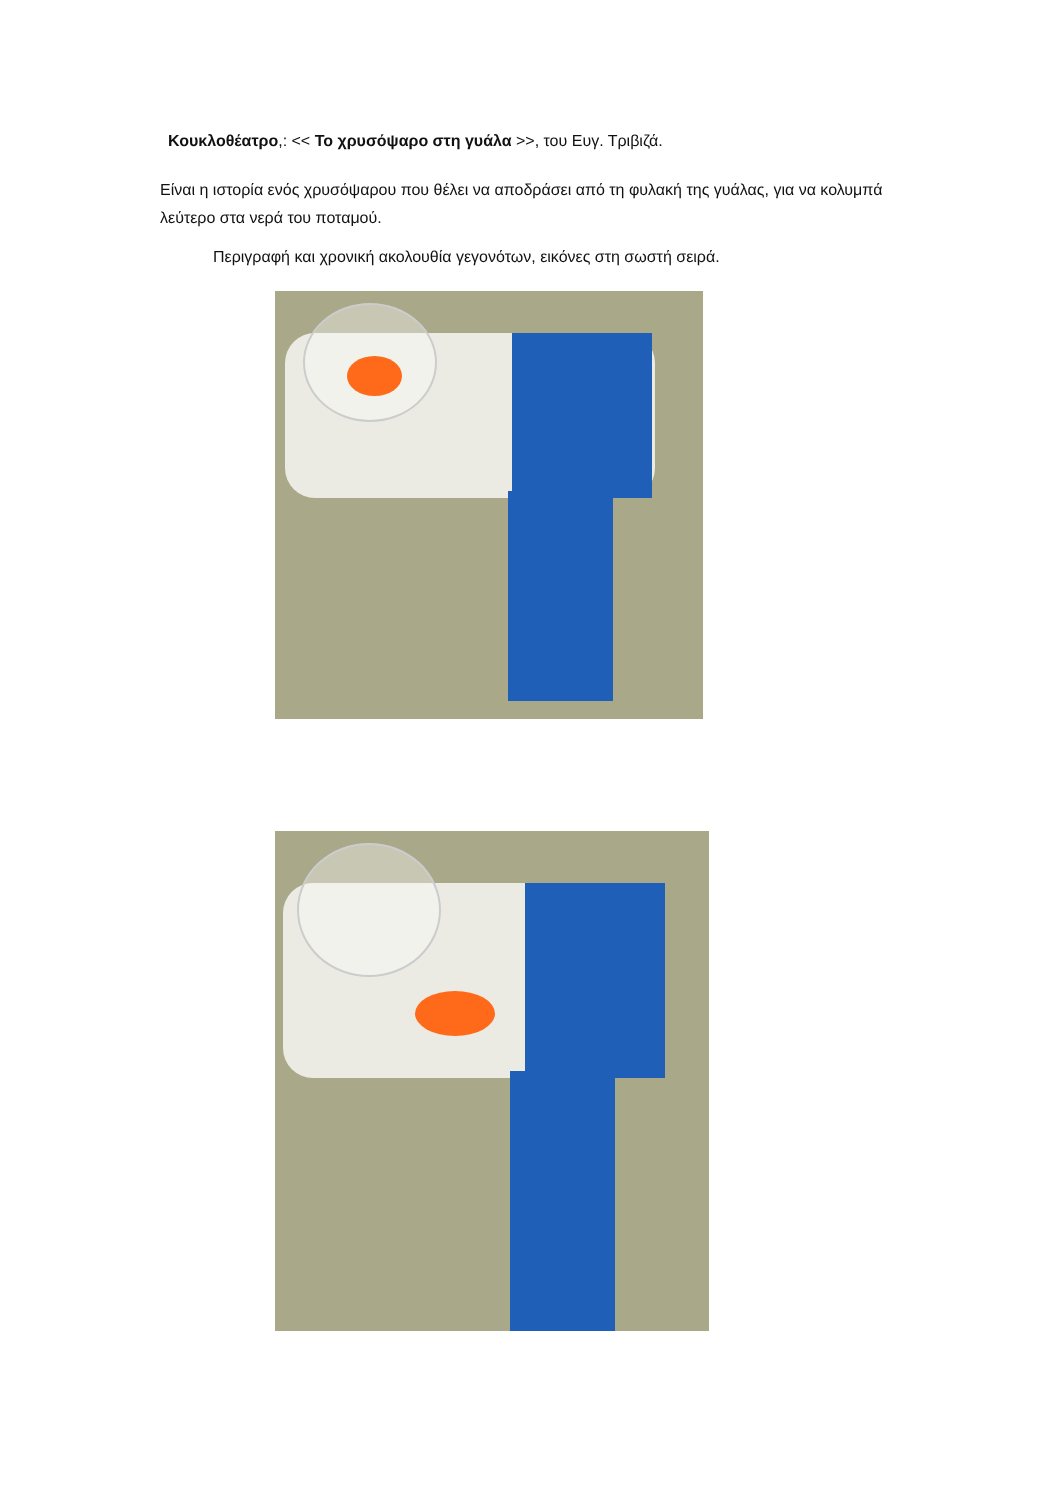Κουκλοθέατρο,: << Το χρυσόψαρο στη γυάλα >>, του Ευγ. Τριβιζά.
Είναι η ιστορία ενός χρυσόψαρου που θέλει να αποδράσει από τη φυλακή της γυάλας, για να κολυμπά λεύτερο στα νερά του ποταμού.
Περιγραφή και χρονική ακολουθία γεγονότων, εικόνες στη σωστή σειρά.